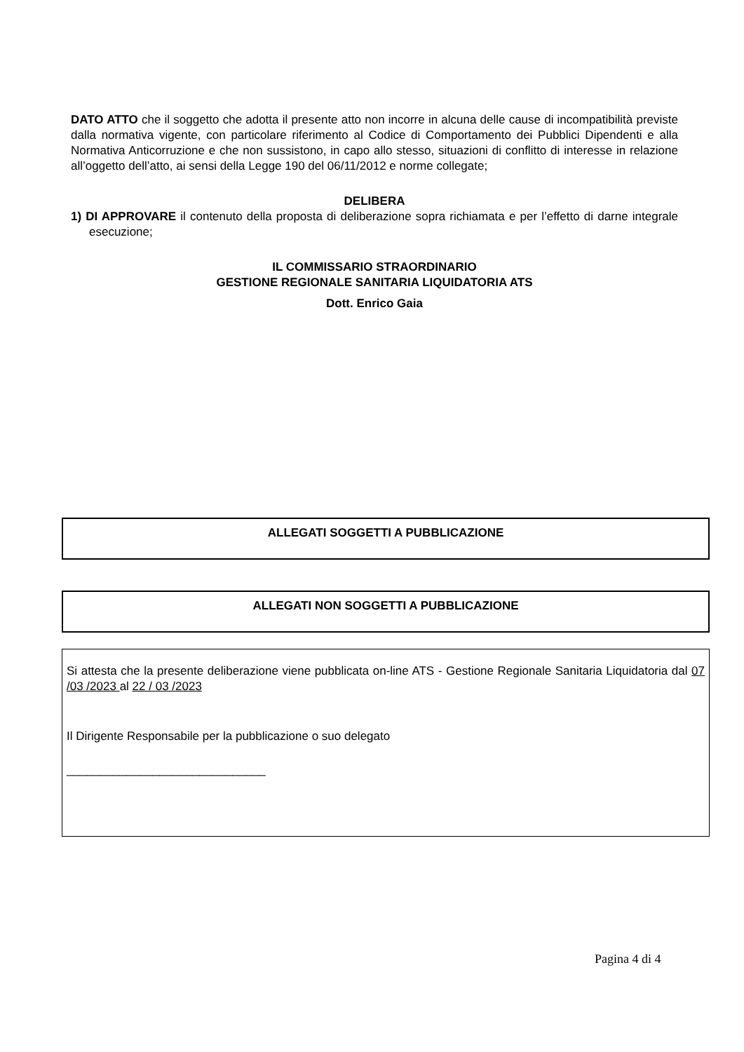DATO ATTO che il soggetto che adotta il presente atto non incorre in alcuna delle cause di incompatibilità previste dalla normativa vigente, con particolare riferimento al Codice di Comportamento dei Pubblici Dipendenti e alla Normativa Anticorruzione e che non sussistono, in capo allo stesso, situazioni di conflitto di interesse in relazione all’oggetto dell’atto, ai sensi della Legge 190 del 06/11/2012 e norme collegate;
DELIBERA
1) DI APPROVARE il contenuto della proposta di deliberazione sopra richiamata e per l’effetto di darne integrale esecuzione;
IL COMMISSARIO STRAORDINARIO
GESTIONE REGIONALE SANITARIA LIQUIDATORIA ATS
Dott. Enrico Gaia
ALLEGATI SOGGETTI A PUBBLICAZIONE
ALLEGATI NON SOGGETTI A PUBBLICAZIONE
Si attesta che la presente deliberazione viene pubblicata on-line ATS - Gestione Regionale Sanitaria Liquidatoria dal 07 /03 /2023 al 22 / 03 /2023
Il Dirigente Responsabile per la pubblicazione o suo delegato
______________________________
Pagina 4 di 4